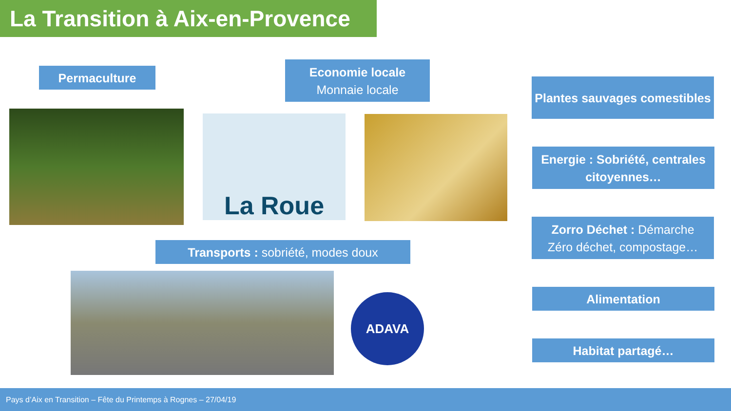La Transition à Aix-en-Provence
Permaculture
Economie locale
Monnaie locale
Plantes sauvages comestibles
La Roue
Energie : Sobriété, centrales citoyennes…
Zorro Déchet : Démarche
Zéro déchet, compostage…
Transports : sobriété, modes doux
ADAVA Alimentation
Habitat partagé…
Pays d’Aix en Transition – Fête du Printemps à Rognes – 27/04/19